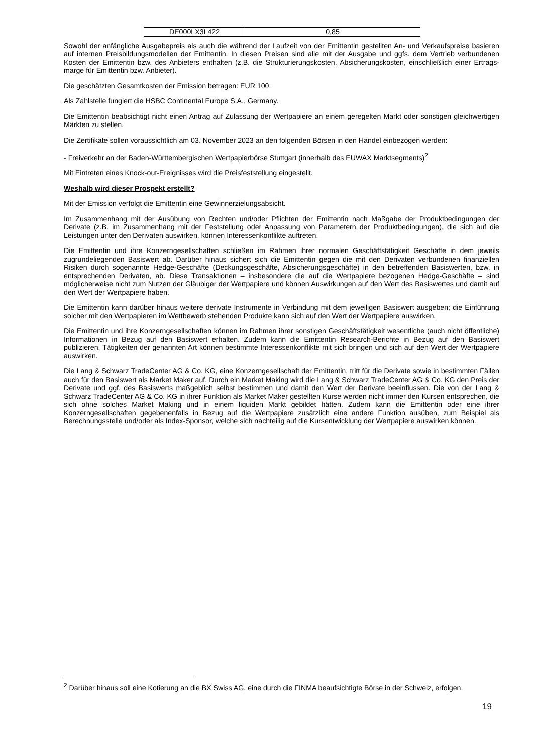| DE000LX3L422 | 0,85 |
Sowohl der anfängliche Ausgabepreis als auch die während der Laufzeit von der Emittentin gestellten An- und Verkaufspreise basieren auf internen Preisbildungsmodellen der Emittentin. In diesen Preisen sind alle mit der Ausgabe und ggfs. dem Vertrieb verbundenen Kosten der Emittentin bzw. des Anbieters enthalten (z.B. die Strukturierungskosten, Absicherungskosten, einschließlich einer Ertrags-marge für Emittentin bzw. Anbieter).
Die geschätzten Gesamtkosten der Emission betragen: EUR 100.
Als Zahlstelle fungiert die HSBC Continental Europe S.A., Germany.
Die Emittentin beabsichtigt nicht einen Antrag auf Zulassung der Wertpapiere an einem geregelten Markt oder sonstigen gleichwertigen Märkten zu stellen.
Die Zertifikate sollen voraussichtlich am 03. November 2023 an den folgenden Börsen in den Handel einbezogen werden:
- Freiverkehr an der Baden-Württembergischen Wertpapierbörse Stuttgart (innerhalb des EUWAX Marktsegments)<sup>2</sup>
Mit Eintreten eines Knock-out-Ereignisses wird die Preisfeststellung eingestellt.
Weshalb wird dieser Prospekt erstellt?
Mit der Emission verfolgt die Emittentin eine Gewinnerzielungsabsicht.
Im Zusammenhang mit der Ausübung von Rechten und/oder Pflichten der Emittentin nach Maßgabe der Produktbedingungen der Derivate (z.B. im Zusammenhang mit der Feststellung oder Anpassung von Parametern der Produktbedingungen), die sich auf die Leistungen unter den Derivaten auswirken, können Interessenkonflikte auftreten.
Die Emittentin und ihre Konzerngesellschaften schließen im Rahmen ihrer normalen Geschäftstätigkeit Geschäfte in dem jeweils zugrundeliegenden Basiswert ab. Darüber hinaus sichert sich die Emittentin gegen die mit den Derivaten verbundenen finanziellen Risiken durch sogenannte Hedge-Geschäfte (Deckungsgeschäfte, Absicherungsgeschäfte) in den betreffenden Basiswerten, bzw. in entsprechenden Derivaten, ab. Diese Transaktionen – insbesondere die auf die Wertpapiere bezogenen Hedge-Geschäfte – sind möglicherweise nicht zum Nutzen der Gläubiger der Wertpapiere und können Auswirkungen auf den Wert des Basiswertes und damit auf den Wert der Wertpapiere haben.
Die Emittentin kann darüber hinaus weitere derivate Instrumente in Verbindung mit dem jeweiligen Basiswert ausgeben; die Einführung solcher mit den Wertpapieren im Wettbewerb stehenden Produkte kann sich auf den Wert der Wertpapiere auswirken.
Die Emittentin und ihre Konzerngesellschaften können im Rahmen ihrer sonstigen Geschäftstätigkeit wesentliche (auch nicht öffentliche) Informationen in Bezug auf den Basiswert erhalten. Zudem kann die Emittentin Research-Berichte in Bezug auf den Basiswert publizieren. Tätigkeiten der genannten Art können bestimmte Interessenkonflikte mit sich bringen und sich auf den Wert der Wertpapiere auswirken.
Die Lang & Schwarz TradeCenter AG & Co. KG, eine Konzerngesellschaft der Emittentin, tritt für die Derivate sowie in bestimmten Fällen auch für den Basiswert als Market Maker auf. Durch ein Market Making wird die Lang & Schwarz TradeCenter AG & Co. KG den Preis der Derivate und ggf. des Basiswerts maßgeblich selbst bestimmen und damit den Wert der Derivate beeinflussen. Die von der Lang & Schwarz TradeCenter AG & Co. KG in ihrer Funktion als Market Maker gestellten Kurse werden nicht immer den Kursen entsprechen, die sich ohne solches Market Making und in einem liquiden Markt gebildet hätten. Zudem kann die Emittentin oder eine ihrer Konzerngesellschaften gegebenenfalls in Bezug auf die Wertpapiere zusätzlich eine andere Funktion ausüben, zum Beispiel als Berechnungsstelle und/oder als Index-Sponsor, welche sich nachteilig auf die Kursentwicklung der Wertpapiere auswirken können.
<sup>2</sup> Darüber hinaus soll eine Kotierung an die BX Swiss AG, eine durch die FINMA beaufsichtigte Börse in der Schweiz, erfolgen.
19